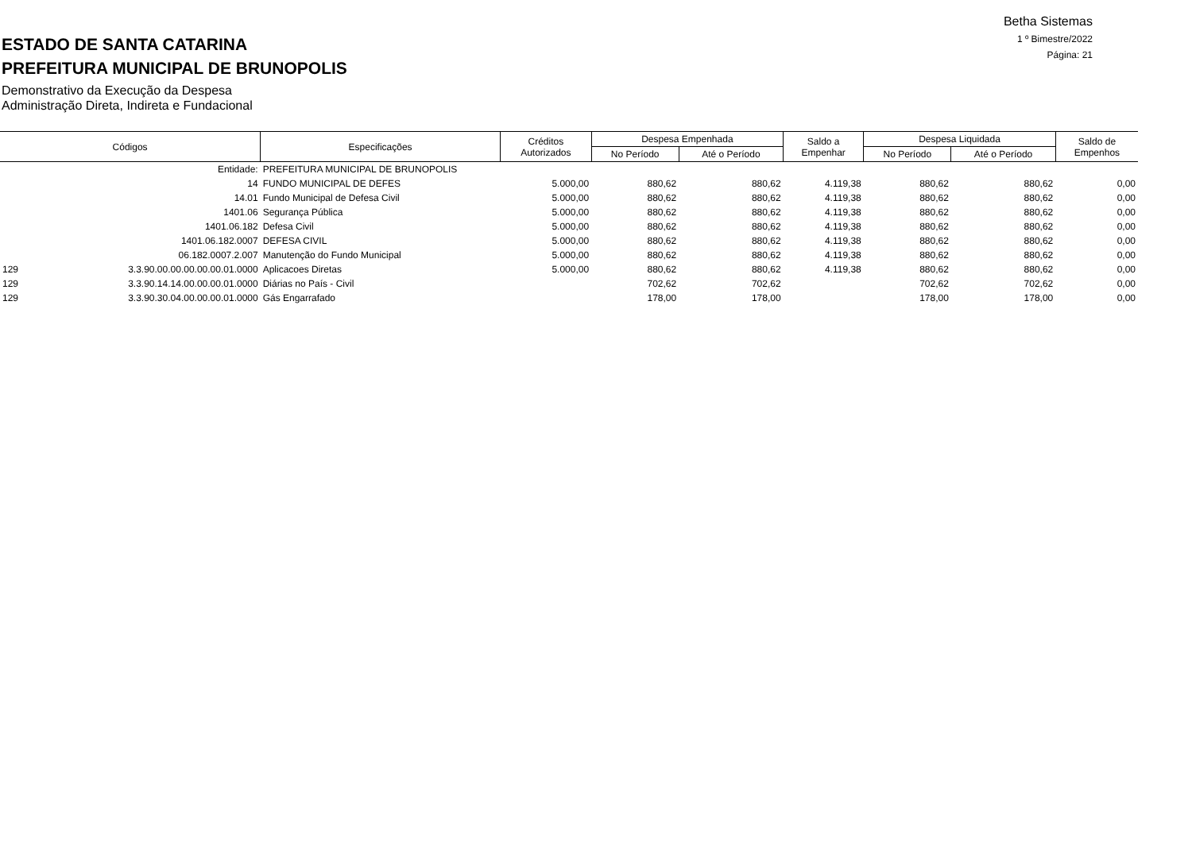ESTADO DE SANTA CATARINA
PREFEITURA MUNICIPAL DE BRUNOPOLIS
Demonstrativo da Execução da Despesa
Administração Direta, Indireta e Fundacional
Betha Sistemas
1 º Bimestre/2022
Página: 21
| Códigos | | Especificações | Créditos Autorizados | Despesa Empenhada | | Saldo a Empenhar | Despesa Liquidada | | Saldo de Empenhos |
| --- | --- | --- | --- | --- | --- | --- | --- | --- | --- |
| | | | | No Período | Até o Período | | No Período | Até o Período | |
| | Entidade: | PREFEITURA MUNICIPAL DE BRUNOPOLIS | | | | | | | |
| | 14 | FUNDO MUNICIPAL DE DEFES | 5.000,00 | 880,62 | 880,62 | 4.119,38 | 880,62 | 880,62 | 0,00 |
| | 14.01 | Fundo Municipal de Defesa Civil | 5.000,00 | 880,62 | 880,62 | 4.119,38 | 880,62 | 880,62 | 0,00 |
| | 1401.06 | Segurança Pública | 5.000,00 | 880,62 | 880,62 | 4.119,38 | 880,62 | 880,62 | 0,00 |
| | 1401.06.182 | Defesa Civil | 5.000,00 | 880,62 | 880,62 | 4.119,38 | 880,62 | 880,62 | 0,00 |
| | 1401.06.182.0007 | DEFESA CIVIL | 5.000,00 | 880,62 | 880,62 | 4.119,38 | 880,62 | 880,62 | 0,00 |
| | 06.182.0007.2.007 | Manutenção do Fundo Municipal | 5.000,00 | 880,62 | 880,62 | 4.119,38 | 880,62 | 880,62 | 0,00 |
| 129 | 3.3.90.00.00.00.00.00.01.0000 | Aplicacoes Diretas | 5.000,00 | 880,62 | 880,62 | 4.119,38 | 880,62 | 880,62 | 0,00 |
| 129 | 3.3.90.14.14.00.00.00.01.0000 | Diárias no País - Civil | | 702,62 | 702,62 | | 702,62 | 702,62 | 0,00 |
| 129 | 3.3.90.30.04.00.00.00.01.0000 | Gás Engarrafado | | 178,00 | 178,00 | | 178,00 | 178,00 | 0,00 |